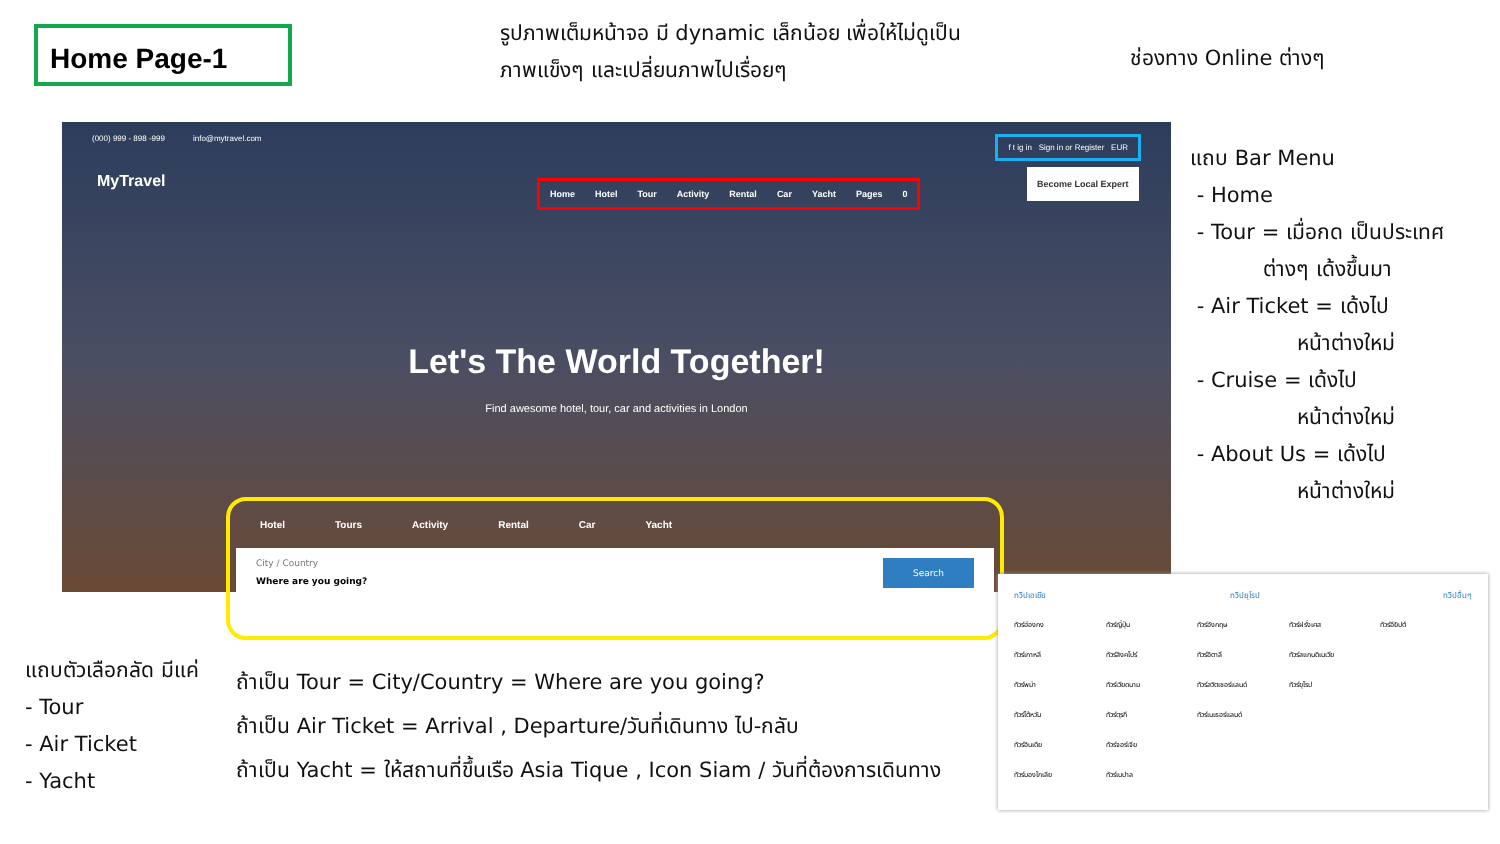Home Page-1
รูปภาพเต็มหน้าจอ มี dynamic เล็กน้อย เพื่อให้ไม่ดูเป็น
ภาพแข็งๆ และเปลี่ยนภาพไปเรื่อยๆ
ช่องทาง Online ต่างๆ
(000) 999 - 898 -999 info@mytravel.com f t ig in Sign in or Register EUR
MyTravel
Home Hotel Tour Activity Rental Car Yacht Pages 0
Become Local Expert
Let's The World Together!
Find awesome hotel, tour, car and activities in London
Hotel Tours Activity Rental Car Yacht
City / Country
Where are you going?
Search
แถบ Bar Menu
- Home
- Tour = เมื่อกด เป็นประเทศ
ต่างๆ เด้งขึ้นมา
- Air Ticket = เด้งไป
หน้าต่างใหม่
- Cruise = เด้งไป
หน้าต่างใหม่
- About Us = เด้งไป
หน้าต่างใหม่
แถบตัวเลือกลัด มีแค่
- Tour
- Air Ticket
- Yacht
ถ้าเป็น Tour = City/Country = Where are you going?
ถ้าเป็น Air Ticket = Arrival , Departure/วันที่เดินทาง ไป-กลับ
ถ้าเป็น Yacht = ให้สถานที่ขึ้นเรือ Asia Tique , Icon Siam / วันที่ต้องการเดินทาง
ทวีปเอเชีย ทวีปยุโรป ทวีปอื่นๆ
ทัวร์ฮ่องกง ทัวร์ญี่ปุ่น ทัวร์อังกฤษ ทัวร์ฝรั่งเศส ทัวร์อียิปต์ ทัวร์เกาหลี ทัวร์สิงคโปร์ ทัวร์อิตาลี ทัวร์สแกนดิเนเวีย ทัวร์พม่า ทัวร์เวียดนาม ทัวร์สวิตเซอร์แลนด์ ทัวร์ยุโรป ทัวร์ไต้หวัน ทัวร์ตุรกี ทัวร์เนเธอร์แลนด์ ทัวร์อินเดีย ทัวร์จอร์เจีย ทัวร์มองโกเลีย ทัวร์เนปาล